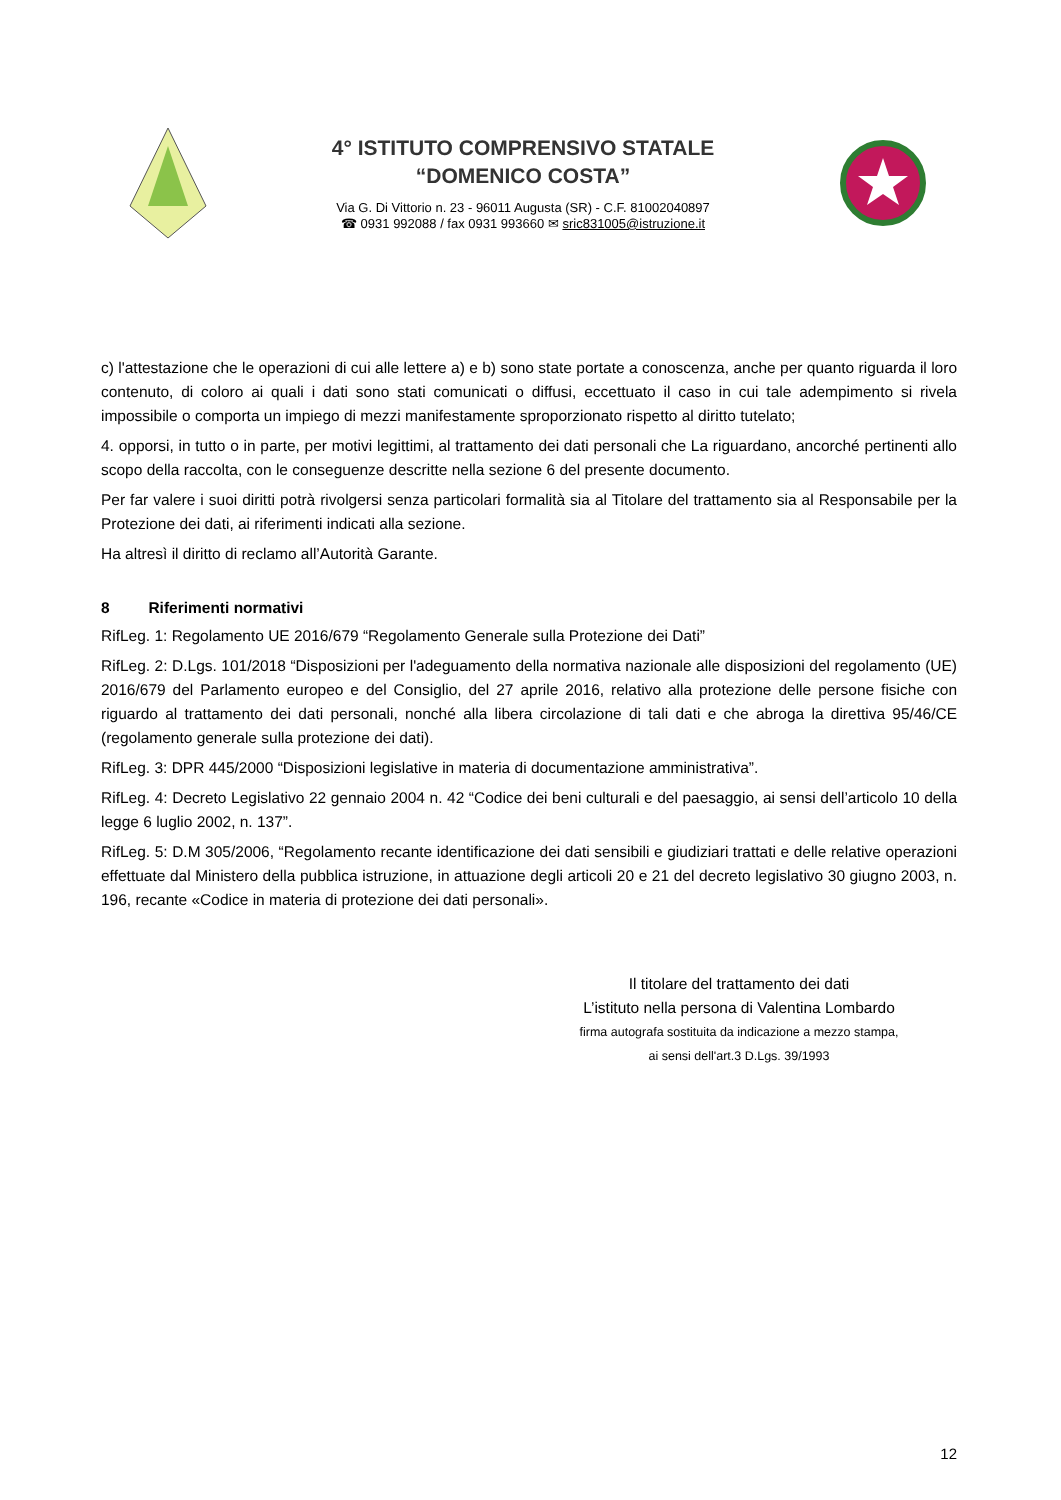4° ISTITUTO COMPRENSIVO STATALE
“DOMENICO COSTA”
Via G. Di Vittorio n. 23 - 96011 Augusta (SR) - C.F. 81002040897
☎ 0931 992088 / fax 0931 993660 ✉ sric831005@istruzione.it
c) l'attestazione che le operazioni di cui alle lettere a) e b) sono state portate a conoscenza, anche per quanto riguarda il loro contenuto, di coloro ai quali i dati sono stati comunicati o diffusi, eccettuato il caso in cui tale adempimento si rivela impossibile o comporta un impiego di mezzi manifestamente sproporzionato rispetto al diritto tutelato;
4. opporsi, in tutto o in parte, per motivi legittimi, al trattamento dei dati personali che La riguardano, ancorché pertinenti allo scopo della raccolta, con le conseguenze descritte nella sezione 6 del presente documento.
Per far valere i suoi diritti potrà rivolgersi senza particolari formalità sia al Titolare del trattamento sia al Responsabile per la Protezione dei dati, ai riferimenti indicati alla sezione.
Ha altresì il diritto di reclamo all’Autorità Garante.
8 Riferimenti normativi
RifLeg. 1: Regolamento UE 2016/679 “Regolamento Generale sulla Protezione dei Dati”
RifLeg. 2: D.Lgs. 101/2018 “Disposizioni per l'adeguamento della normativa nazionale alle disposizioni del regolamento (UE) 2016/679 del Parlamento europeo e del Consiglio, del 27 aprile 2016, relativo alla protezione delle persone fisiche con riguardo al trattamento dei dati personali, nonché alla libera circolazione di tali dati e che abroga la direttiva 95/46/CE (regolamento generale sulla protezione dei dati).
RifLeg. 3: DPR 445/2000 “Disposizioni legislative in materia di documentazione amministrativa”.
RifLeg. 4: Decreto Legislativo 22 gennaio 2004 n. 42 “Codice dei beni culturali e del paesaggio, ai sensi dell’articolo 10 della legge 6 luglio 2002, n. 137”.
RifLeg. 5: D.M 305/2006, “Regolamento recante identificazione dei dati sensibili e giudiziari trattati e delle relative operazioni effettuate dal Ministero della pubblica istruzione, in attuazione degli articoli 20 e 21 del decreto legislativo 30 giugno 2003, n. 196, recante «Codice in materia di protezione dei dati personali».
Il titolare del trattamento dei dati
L’istituto nella persona di Valentina Lombardo
firma autografa sostituita da indicazione a mezzo stampa,
ai sensi dell'art.3 D.Lgs. 39/1993
12